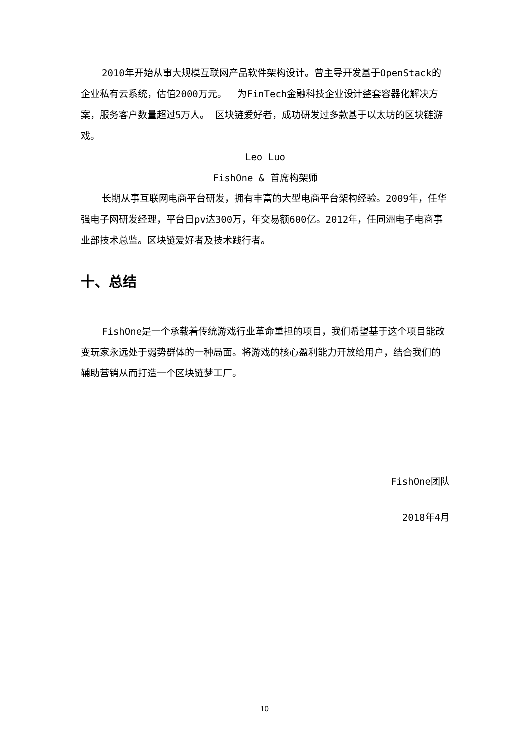2010年开始从事大规模互联网产品软件架构设计。曾主导开发基于OpenStack的企业私有云系统，估值2000万元。　 为FinTech金融科技企业设计整套容器化解决方案，服务客户数量超过5万人。 区块链爱好者，成功研发过多款基于以太坊的区块链游戏。
Leo Luo
FishOne & 首席构架师
长期从事互联网电商平台研发，拥有丰富的大型电商平台架构经验。2009年，任华强电子网研发经理，平台日pv达300万，年交易额600亿。2012年，任同洲电子电商事业部技术总监。区块链爱好者及技术践行者。
十、总结
FishOne是一个承载着传统游戏行业革命重担的项目，我们希望基于这个项目能改变玩家永远处于弱势群体的一种局面。将游戏的核心盈利能力开放给用户，结合我们的辅助营销从而打造一个区块链梦工厂。
FishOne团队
2018年4月
10